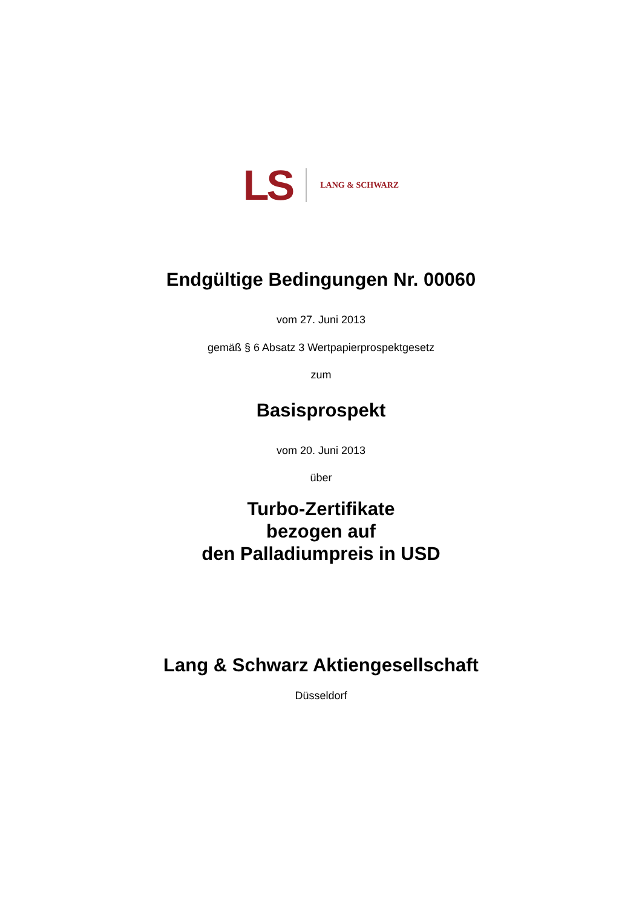LS
LANG & SCHWARZ
Endgültige Bedingungen Nr. 00060
vom 27. Juni 2013
gemäß § 6 Absatz 3 Wertpapierprospektgesetz
zum
Basisprospekt
vom 20. Juni 2013
über
Turbo-Zertifikate
bezogen auf
den Palladiumpreis in USD
Lang & Schwarz Aktiengesellschaft
Düsseldorf